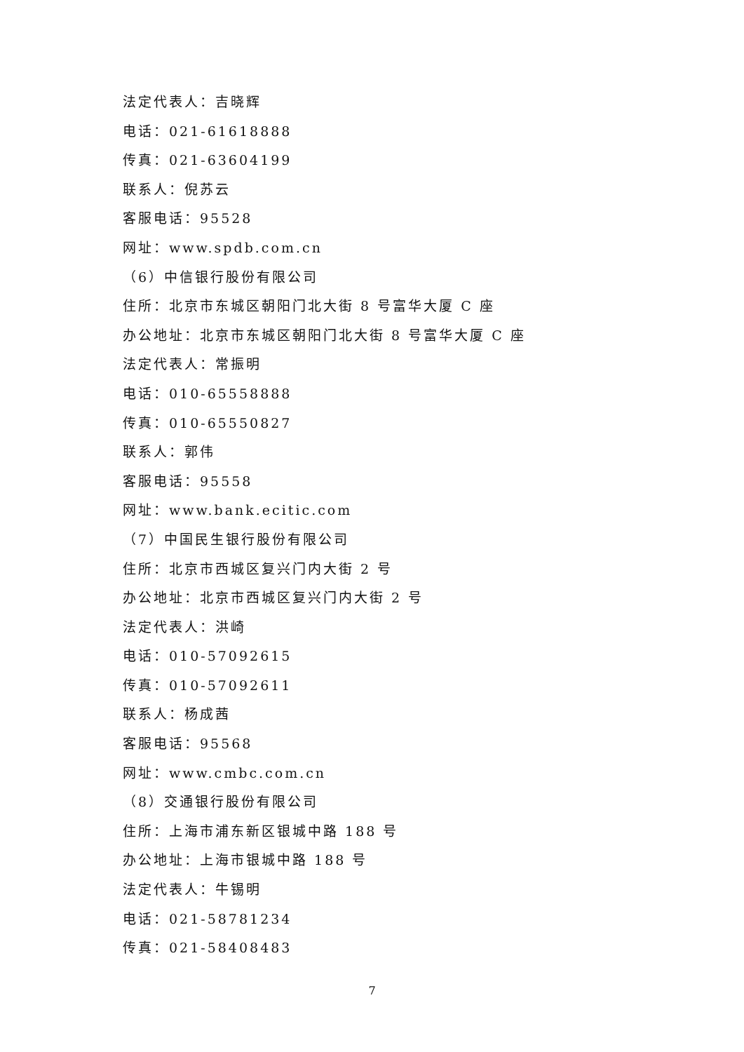法定代表人：吉晓辉
电话：021-61618888
传真：021-63604199
联系人：倪苏云
客服电话：95528
网址：www.spdb.com.cn
（6）中信银行股份有限公司
住所：北京市东城区朝阳门北大街 8 号富华大厦 C 座
办公地址：北京市东城区朝阳门北大街 8 号富华大厦 C 座
法定代表人：常振明
电话：010-65558888
传真：010-65550827
联系人：郭伟
客服电话：95558
网址：www.bank.ecitic.com
（7）中国民生银行股份有限公司
住所：北京市西城区复兴门内大街 2 号
办公地址：北京市西城区复兴门内大街 2 号
法定代表人：洪崎
电话：010-57092615
传真：010-57092611
联系人：杨成茜
客服电话：95568
网址：www.cmbc.com.cn
（8）交通银行股份有限公司
住所：上海市浦东新区银城中路 188 号
办公地址：上海市银城中路 188 号
法定代表人：牛锡明
电话：021-58781234
传真：021-58408483
7